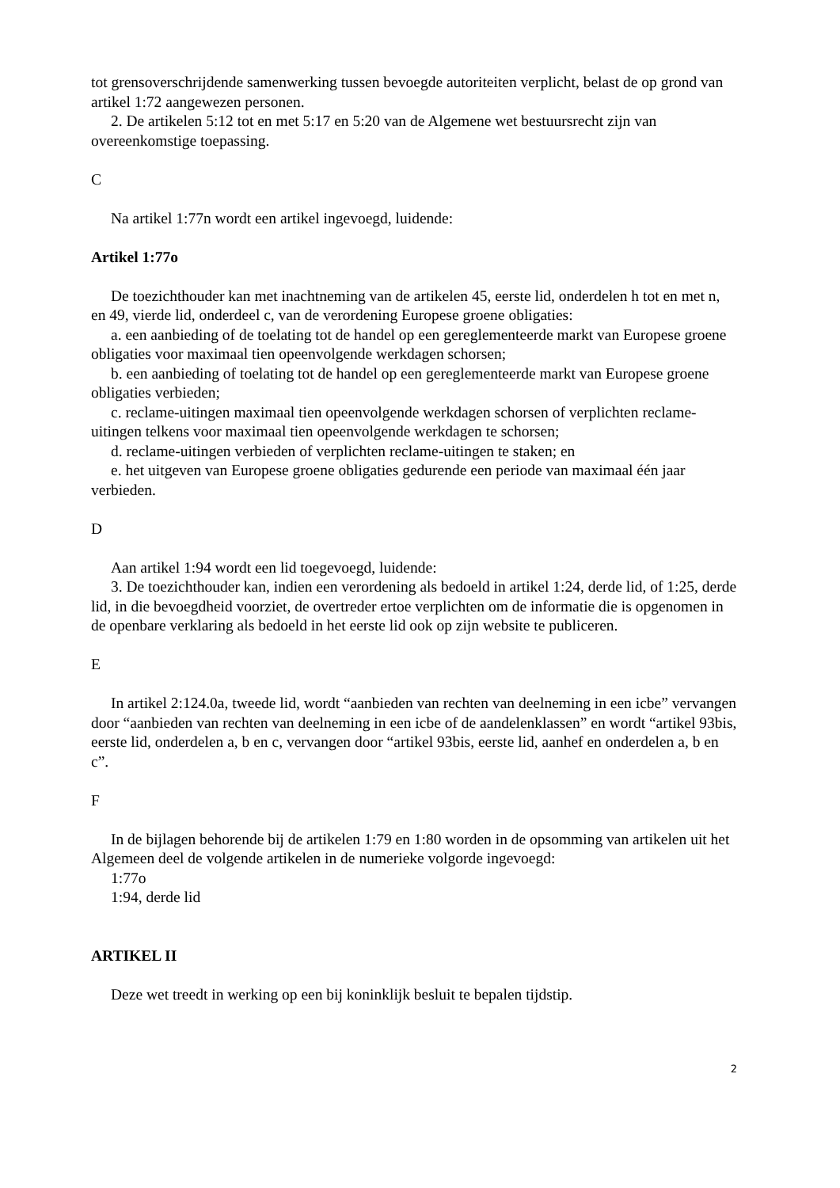tot grensoverschrijdende samenwerking tussen bevoegde autoriteiten verplicht, belast de op grond van artikel 1:72 aangewezen personen.
2. De artikelen 5:12 tot en met 5:17 en 5:20 van de Algemene wet bestuursrecht zijn van overeenkomstige toepassing.
C
Na artikel 1:77n wordt een artikel ingevoegd, luidende:
Artikel 1:77o
De toezichthouder kan met inachtneming van de artikelen 45, eerste lid, onderdelen h tot en met n, en 49, vierde lid, onderdeel c, van de verordening Europese groene obligaties:
a. een aanbieding of de toelating tot de handel op een gereglementeerde markt van Europese groene obligaties voor maximaal tien opeenvolgende werkdagen schorsen;
b. een aanbieding of toelating tot de handel op een gereglementeerde markt van Europese groene obligaties verbieden;
c. reclame-uitingen maximaal tien opeenvolgende werkdagen schorsen of verplichten reclame-uitingen telkens voor maximaal tien opeenvolgende werkdagen te schorsen;
d. reclame-uitingen verbieden of verplichten reclame-uitingen te staken; en
e. het uitgeven van Europese groene obligaties gedurende een periode van maximaal één jaar verbieden.
D
Aan artikel 1:94 wordt een lid toegevoegd, luidende:
3. De toezichthouder kan, indien een verordening als bedoeld in artikel 1:24, derde lid, of 1:25, derde lid, in die bevoegdheid voorziet, de overtreder ertoe verplichten om de informatie die is opgenomen in de openbare verklaring als bedoeld in het eerste lid ook op zijn website te publiceren.
E
In artikel 2:124.0a, tweede lid, wordt “aanbieden van rechten van deelneming in een icbe” vervangen door “aanbieden van rechten van deelneming in een icbe of de aandelenklassen” en wordt “artikel 93bis, eerste lid, onderdelen a, b en c, vervangen door “artikel 93bis, eerste lid, aanhef en onderdelen a, b en c”.
F
In de bijlagen behorende bij de artikelen 1:79 en 1:80 worden in de opsomming van artikelen uit het Algemeen deel de volgende artikelen in de numerieke volgorde ingevoegd:
1:77o
1:94, derde lid
ARTIKEL II
Deze wet treedt in werking op een bij koninklijk besluit te bepalen tijdstip.
2